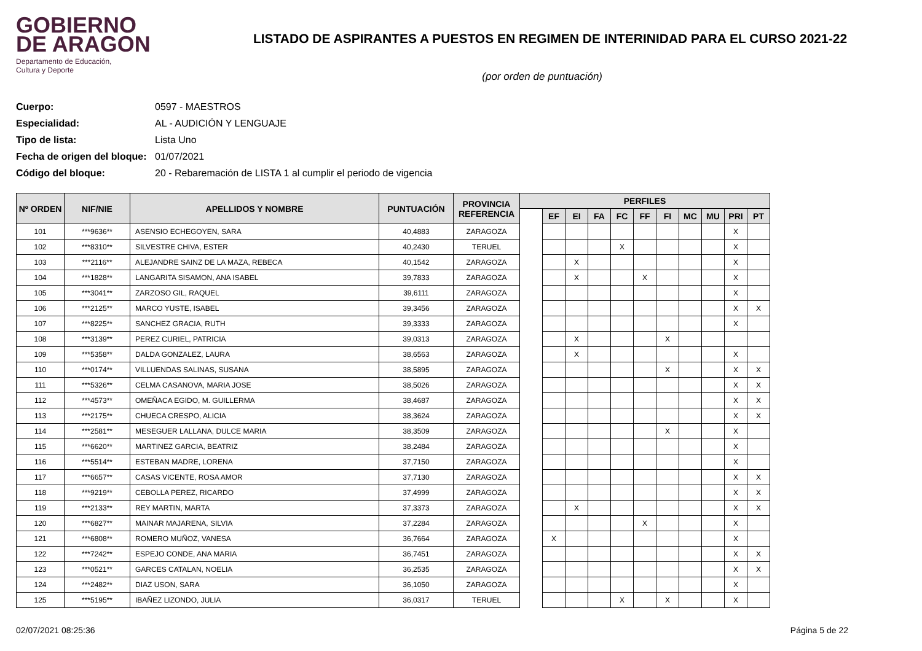GOBIERNO
DE ARAGON
Departamento de Educación,
Cultura y Deporte
LISTADO DE ASPIRANTES A PUESTOS EN REGIMEN DE INTERINIDAD PARA EL CURSO 2021-22
(por orden de puntuación)
Cuerpo: 0597 - MAESTROS
Especialidad: AL - AUDICIÓN Y LENGUAJE
Tipo de lista: Lista Uno
Fecha de origen del bloque: 01/07/2021
Código del bloque: 20 - Rebaremación de LISTA 1 al cumplir el periodo de vigencia
| Nº ORDEN | NIF/NIE | APELLIDOS Y NOMBRE | PUNTUACIÓN | PROVINCIA REFERENCIA | PERFILES | | | | | | | | | | |
| --- | --- | --- | --- | --- | --- | --- | --- | --- | --- | --- | --- | --- | --- | --- | --- |
| | | | | | | EF | EI | FA | FC | FF | FI | MC | MU | PRI | PT |
| 101 | ***9636** | ASENSIO ECHEGOYEN, SARA | 40,4883 | ZARAGOZA | | | | | | | | | | X | |
| 102 | ***8310** | SILVESTRE CHIVA, ESTER | 40,2430 | TERUEL | | | | | X | | | | | X | |
| 103 | ***2116** | ALEJANDRE SAINZ DE LA MAZA, REBECA | 40,1542 | ZARAGOZA | | | X | | | | | | | X | |
| 104 | ***1828** | LANGARITA SISAMON, ANA ISABEL | 39,7833 | ZARAGOZA | | | X | | | X | | | | X | |
| 105 | ***3041** | ZARZOSO GIL, RAQUEL | 39,6111 | ZARAGOZA | | | | | | | | | | X | |
| 106 | ***2125** | MARCO YUSTE, ISABEL | 39,3456 | ZARAGOZA | | | | | | | | | | X | X |
| 107 | ***8225** | SANCHEZ GRACIA, RUTH | 39,3333 | ZARAGOZA | | | | | | | | | | X | |
| 108 | ***3139** | PEREZ CURIEL, PATRICIA | 39,0313 | ZARAGOZA | | | X | | | | X | | | | |
| 109 | ***5358** | DALDA GONZALEZ, LAURA | 38,6563 | ZARAGOZA | | | X | | | | | | | X | |
| 110 | ***0174** | VILLUENDAS SALINAS, SUSANA | 38,5895 | ZARAGOZA | | | | | | | X | | | X | X |
| 111 | ***5326** | CELMA CASANOVA, MARIA JOSE | 38,5026 | ZARAGOZA | | | | | | | | | | X | X |
| 112 | ***4573** | OMEÑACA EGIDO, M. GUILLERMA | 38,4687 | ZARAGOZA | | | | | | | | | | X | X |
| 113 | ***2175** | CHUECA CRESPO, ALICIA | 38,3624 | ZARAGOZA | | | | | | | | | | X | X |
| 114 | ***2581** | MESEGUER LALLANA, DULCE MARIA | 38,3509 | ZARAGOZA | | | | | | | X | | | X | |
| 115 | ***6620** | MARTINEZ GARCIA, BEATRIZ | 38,2484 | ZARAGOZA | | | | | | | | | | X | |
| 116 | ***5514** | ESTEBAN MADRE, LORENA | 37,7150 | ZARAGOZA | | | | | | | | | | X | |
| 117 | ***6657** | CASAS VICENTE, ROSA AMOR | 37,7130 | ZARAGOZA | | | | | | | | | | X | X |
| 118 | ***9219** | CEBOLLA PEREZ, RICARDO | 37,4999 | ZARAGOZA | | | | | | | | | | X | X |
| 119 | ***2133** | REY MARTIN, MARTA | 37,3373 | ZARAGOZA | | | X | | | | | | | X | X |
| 120 | ***6827** | MAINAR MAJARENA, SILVIA | 37,2284 | ZARAGOZA | | | | | | X | | | | X | |
| 121 | ***6808** | ROMERO MUÑOZ, VANESA | 36,7664 | ZARAGOZA | | X | | | | | | | | X | |
| 122 | ***7242** | ESPEJO CONDE, ANA MARIA | 36,7451 | ZARAGOZA | | | | | | | | | | X | X |
| 123 | ***0521** | GARCES CATALAN, NOELIA | 36,2535 | ZARAGOZA | | | | | | | | | | X | X |
| 124 | ***2482** | DIAZ USON, SARA | 36,1050 | ZARAGOZA | | | | | | | | | | X | |
| 125 | ***5195** | IBAÑEZ LIZONDO, JULIA | 36,0317 | TERUEL | | | | | X | | X | | | X | |
02/07/2021 08:25:36 Página 5 de 22